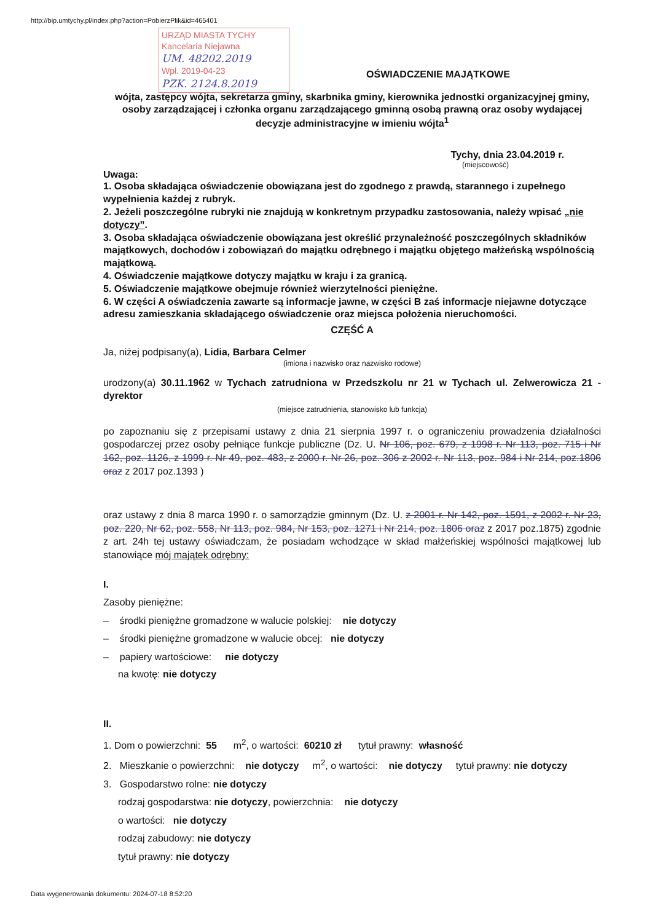http://bip.umtychy.pl/index.php?action=PobierzPlik&id=465401
URZĄD MIASTA TYCHY
Kancelaria Niejawna
UM. 48202.2019
Wpł. 2019-04-23
PZK. 2124.8.2019
OŚWIADCZENIE MAJĄTKOWE
wójta, zastępcy wójta, sekretarza gminy, skarbnika gminy, kierownika jednostki organizacyjnej gminy, osoby zarządzającej i członka organu zarządzającego gminną osobą prawną oraz osoby wydającej decyzje administracyjne w imieniu wójta<sup>1</sup>
Tychy, dnia 23.04.2019 r.
(miejscowość)
Uwaga:
1. Osoba składająca oświadczenie obowiązana jest do zgodnego z prawdą, starannego i zupełnego wypełnienia każdej z rubryk.
2. Jeżeli poszczególne rubryki nie znajdują w konkretnym przypadku zastosowania, należy wpisać „nie dotyczy”.
3. Osoba składająca oświadczenie obowiązana jest określić przynależność poszczególnych składników majątkowych, dochodów i zobowiązań do majątku odrębnego i majątku objętego małżeńską wspólnością majątkową.
4. Oświadczenie majątkowe dotyczy majątku w kraju i za granicą.
5. Oświadczenie majątkowe obejmuje również wierzytelności pieniężne.
6. W części A oświadczenia zawarte są informacje jawne, w części B zaś informacje niejawne dotyczące adresu zamieszkania składającego oświadczenie oraz miejsca położenia nieruchomości.
CZĘŚĆ A
Ja, niżej podpisany(a), Lidia, Barbara Celmer
(imiona i nazwisko oraz nazwisko rodowe)
urodzony(a) 30.11.1962 w Tychach zatrudniona w Przedszkolu nr 21 w Tychach ul. Zelwerowicza 21 - dyrektor
(miejsce zatrudnienia, stanowisko lub funkcja)
po zapoznaniu się z przepisami ustawy z dnia 21 sierpnia 1997 r. o ograniczeniu prowadzenia działalności gospodarczej przez osoby pełniące funkcje publiczne (Dz. U. Nr 106, poz. 679, z 1998 r. Nr 113, poz. 715 i Nr 162, poz. 1126, z 1999 r. Nr 49, poz. 483, z 2000 r. Nr 26, poz. 306 z 2002 r. Nr 113, poz. 984 i Nr 214, poz.1806 oraz z 2017 poz.1393 )
oraz ustawy z dnia 8 marca 1990 r. o samorządzie gminnym (Dz. U. z 2001 r. Nr 142, poz. 1591, z 2002 r. Nr 23, poz. 220, Nr 62, poz. 558, Nr 113, poz. 984, Nr 153, poz. 1271 i Nr 214, poz. 1806 oraz z 2017 poz.1875) zgodnie z art. 24h tej ustawy oświadczam, że posiadam wchodzące w skład małżeńskiej wspólności majątkowej lub stanowiące mój majątek odrębny:
I.
Zasoby pieniężne:
– środki pieniężne gromadzone w walucie polskiej: nie dotyczy
– środki pieniężne gromadzone w walucie obcej: nie dotyczy
– papiery wartościowe: nie dotyczy
na kwotę: nie dotyczy
II.
1. Dom o powierzchni: 55 m<sup>2</sup>, o wartości: 60210 zł tytuł prawny: własność
2. Mieszkanie o powierzchni: nie dotyczy m<sup>2</sup>, o wartości: nie dotyczy tytuł prawny: nie dotyczy
3. Gospodarstwo rolne: nie dotyczy
rodzaj gospodarstwa: nie dotyczy, powierzchnia: nie dotyczy
o wartości: nie dotyczy
rodzaj zabudowy: nie dotyczy
tytuł prawny: nie dotyczy
Data wygenerowania dokumentu: 2024-07-18 8:52:20